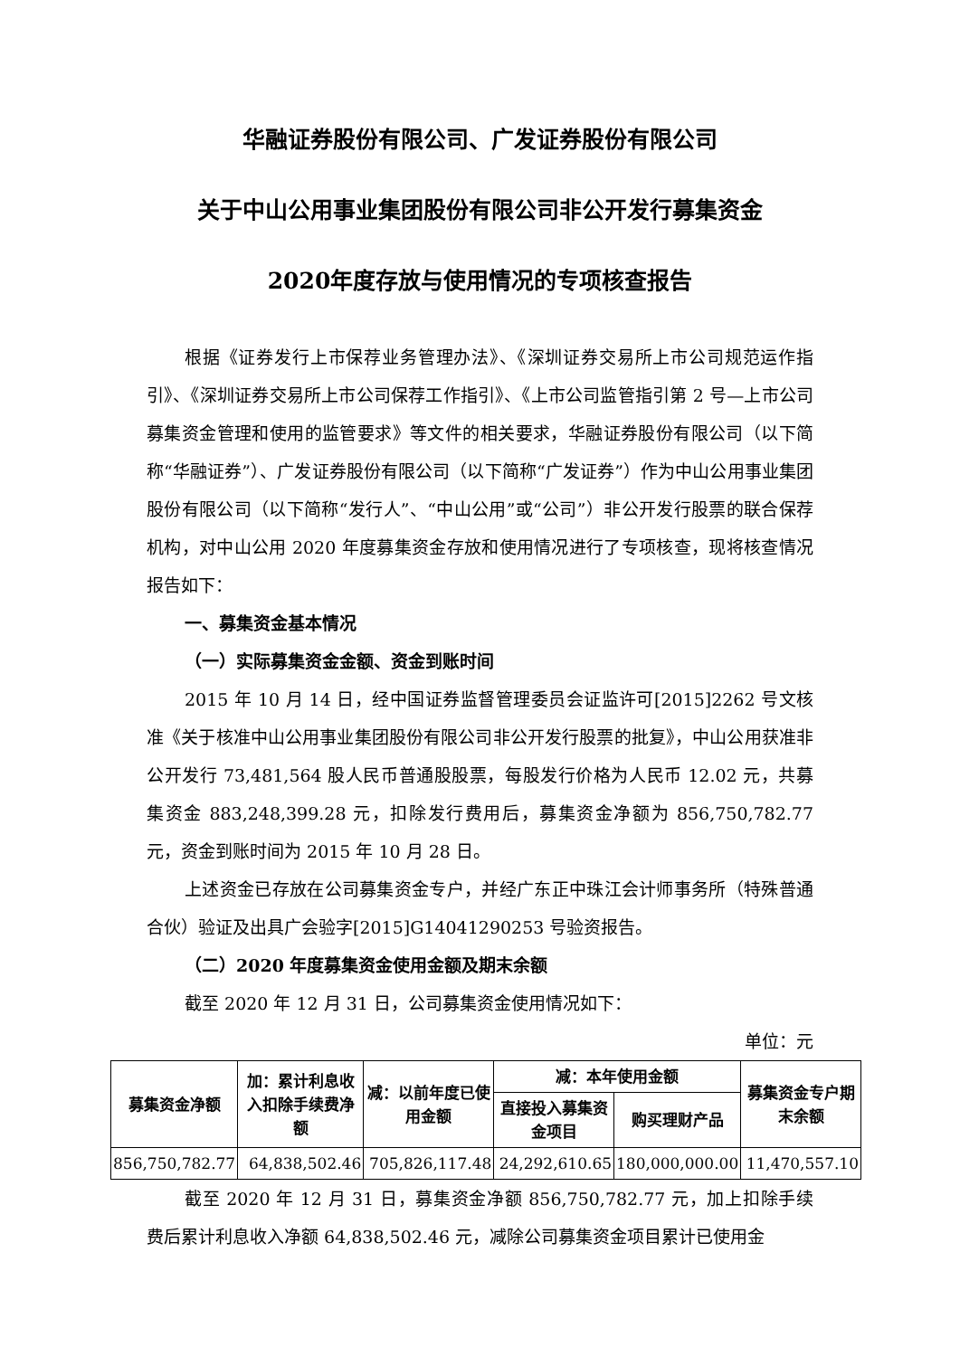华融证券股份有限公司、广发证券股份有限公司
关于中山公用事业集团股份有限公司非公开发行募集资金
2020年度存放与使用情况的专项核查报告
根据《证券发行上市保荐业务管理办法》、《深圳证券交易所上市公司规范运作指引》、《深圳证券交易所上市公司保荐工作指引》、《上市公司监管指引第 2 号—上市公司募集资金管理和使用的监管要求》等文件的相关要求，华融证券股份有限公司（以下简称“华融证券”）、广发证券股份有限公司（以下简称“广发证券”）作为中山公用事业集团股份有限公司（以下简称“发行人”、“中山公用”或“公司”）非公开发行股票的联合保荐机构，对中山公用 2020 年度募集资金存放和使用情况进行了专项核查，现将核查情况报告如下：
一、募集资金基本情况
（一）实际募集资金金额、资金到账时间
2015 年 10 月 14 日，经中国证券监督管理委员会证监许可[2015]2262 号文核准《关于核准中山公用事业集团股份有限公司非公开发行股票的批复》，中山公用获准非公开发行 73,481,564 股人民币普通股股票，每股发行价格为人民币 12.02 元，共募集资金 883,248,399.28 元，扣除发行费用后，募集资金净额为 856,750,782.77 元，资金到账时间为 2015 年 10 月 28 日。
上述资金已存放在公司募集资金专户，并经广东正中珠江会计师事务所（特殊普通合伙）验证及出具广会验字[2015]G14041290253 号验资报告。
（二）2020 年度募集资金使用金额及期末余额
截至 2020 年 12 月 31 日，公司募集资金使用情况如下：
单位：元
| 募集资金净额 | 加：累计利息收入扣除手续费净额 | 减：以前年度已使用金额 | 减：本年使用金额 | | 募集资金专户期末余额 |
| --- | --- | --- | --- | --- | --- |
| | | | 直接投入募集资金项目 | 购买理财产品 | |
| 856,750,782.77 | 64,838,502.46 | 705,826,117.48 | 24,292,610.65 | 180,000,000.00 | 11,470,557.10 |
截至 2020 年 12 月 31 日，募集资金净额 856,750,782.77 元，加上扣除手续费后累计利息收入净额 64,838,502.46 元，减除公司募集资金项目累计已使用金